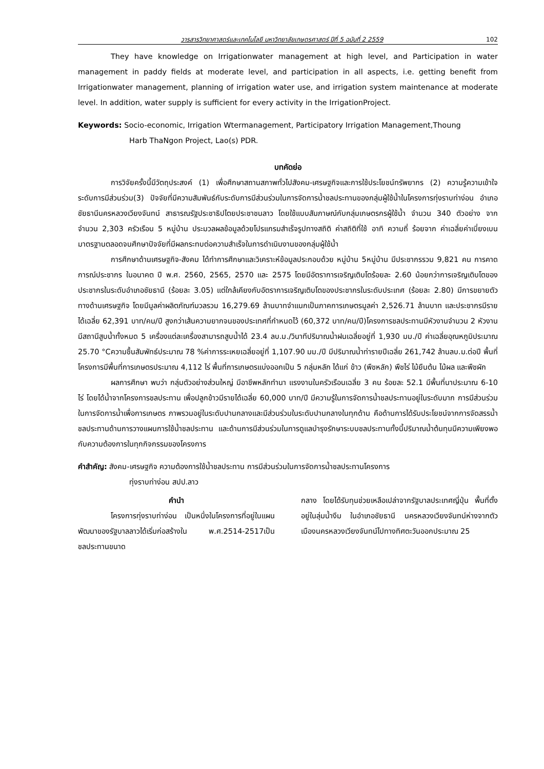วารสารวิทยาศาสตร์และเทคโนโลยี มหาวิทยาลัยเกษตรศาสตร์ ปีที่ 5 ฉบับที่ 2 2559 102
They have knowledge on Irrigationwater management at high level, and Participation in water management in paddy fields at moderate level, and participation in all aspects, i.e. getting benefit from Irrigationwater management, planning of irrigation water use, and irrigation system maintenance at moderate level. In addition, water supply is sufficient for every activity in the IrrigationProject.
Keywords: Socio-economic, Irrigation Wtermanagement, Participatory Irrigation Management,Thoung
Harb ThaNgon Project, Lao(s) PDR.
บทคัดย่อ
การวิจัยครั้งนี้มีวัตถุประสงค์ (1) เพื่อศึกษาสถานสภาพทั่วไปสังคม-เศรษฐกิจและการใช้ประโยชน์ทรัพยากร (2) ความรู้ความเข้าใจ ระดับการมีส่วนร่วม(3) ปัจจัยที่มีความสัมพันธ์กับระดับการมีส่วนร่วมในการจัดการน้ำชลประทานของกลุ่มผู้ใช้น้ำในโครงการทุ่งราบท่าง่อน อำเภอชัยธานีนครหลวงเวียงจันทน์ สาธารณรัฐประชาธิปไตยประชาชนลาว โดยใช้แบบสัมภาษณ์กับกลุ่มเกษตรกรผู้ใช้น้ำ จำนวน 340 ตัวอย่าง จากจำนวน 2,303 ครัวเรือน 5 หมู่บ้าน ประมวลผลข้อมูลด้วยโปรแกรมสำเร็จรูปทางสถิติ ค่าสถิติที่ใช้ อาทิ ความถี่ ร้อยจาก ค่าเฉลี่ยค่าเบี่ยงเบนมาตรฐานตลอดจนศึกษาปัจจัยที่มีผลกระทบต่อความสำเร็จในการดำเนินงานของกลุ่มผู้ใช้น้ำ
การศึกษาด้านเศรษฐกิจ-สังคม ได้ทำการศึกษาและวิเคราะห์ข้อมูลประกอบด้วย หมู่บ้าน 5หมู่บ้าน มีประชากรรวม 9,821 คน การคาดการณ์ประชากร ในอนาคต ปี พ.ศ. 2560, 2565, 2570 และ 2575 โดยมีอัตราการเจริญเติบโตร้อยละ 2.60 น้อยกว่าการเจริญเติบโตของประชากรในระดับอำเภอชัยธานี (ร้อยละ 3.05) แต่ใกล้เคียงกับอัตราการเจริญเติบโตของประชากรในระดับประเทศ (ร้อยละ 2.80) มีการขยายตัวทางด้านเศรษฐกิจ โดยมีมูลค่าผลิตภัณฑ์มวลรวม 16,279.69 ล้านบาทจำแนกเป็นภาคการเกษตรมูลค่า 2,526.71 ล้านบาท และประชากรมีรายได้เฉลี่ย 62,391 บาท/คน/ปี สูงกว่าเส้นความยากจนของประเทศที่กำหนดไว้ (60,372 บาท/คน/ปี)โครงการชลประทานมีหัวงานจำนวน 2 หัวงาน มีสถานีสูบน้ำทั้งหมด 5 เครื่องแต่ละเครื่องสามารถสูบน้ำได้ 23.4 ลบ.ม./วินาทีปริมาณน้ำฝนเฉลี่ยอยู่ที่ 1,930 มม./ปี ค่าเฉลี่ยอุณหภูมิประมาณ 25.70 °Cความชื้นสัมพัทธ์ประมาณ 78 %ค่าการระเหยเฉลี่ยอยู่ที่ 1,107.90 มม./ปี มีปริมาณน้ำท่ารายปีเฉลี่ย 261,742 ล้านลบ.ม.ต่อปี พื้นที่โครงการมีพื้นที่การเกษตรประมาณ 4,112 ไร่ พื้นที่การเกษตรแบ่งออกเป็น 5 กลุ่มหลัก ได้แก่ ข้าว (พืชหลัก) พืชไร่ ไม้ยืนต้น ไม้ผล และพืชผัก
ผลการศึกษา พบว่า กลุ่มตัวอย่างส่วนใหญ่ มีอาชีพหลักทำนา แรงงานในครัวเรือนเฉลี่ย 3 คน ร้อยละ 52.1 มีพื้นที่นาประมาณ 6-10 ไร่ โดยได้น้ำจากโครงการชลประทาน เพื่อปลูกข้าวมีรายได้เฉลี่ย 60,000 บาท/ปี มีความรู้ในการจัดการน้ำชลประทานอยู่ในระดับมาก การมีส่วนร่วมในการจัดการน้ำเพื่อการเกษตร ภาพรวมอยู่ในระดับปานกลางและมีส่วนร่วมในระดับปานกลางในทุกด้าน คือด้านการได้รับประโยชน์จากการจัดสรรน้ำชลประทานด้านการวางแผนการใช้น้ำชลประทาน และด้านการมีส่วนร่วมในการดูแลบำรุงรักษาระบบชลประทานทั้งนี้ปริมาณน้ำต้นทุนมีความเพียงพอกับความต้องการในทุกกิจกรรมของโครงการ
คำสำคัญ: สังคม-เศรษฐกิจ ความต้องการใช้น้ำชลประทาน การมีส่วนร่วมในการจัดการน้ำชลประทานโครงการ
ทุ่งราบท่าง่อน สปป.ลาว
คำนำ
โครงการทุ่งราบท่าง่อน เป็นหนึ่งในโครงการที่อยู่ในแผนพัฒนาของรัฐบาลลาวได้เริ่มก่อสร้างใน พ.ศ.2514-2517เป็นชลประทานขนาด
กลาง โดยได้รับทุนช่วยเหลือเปล่าจากรัฐบาลประเทศญี่ปุ่น พื้นที่ตั้งอยู่ในลุ่มน้ำงึม ในอำเภอชัยธานี นครหลวงเวียงจันทน์ห่างจากตัวเมืองนครหลวงเวียงจันทน์ไปทางทิศตะวันออกประมาณ 25